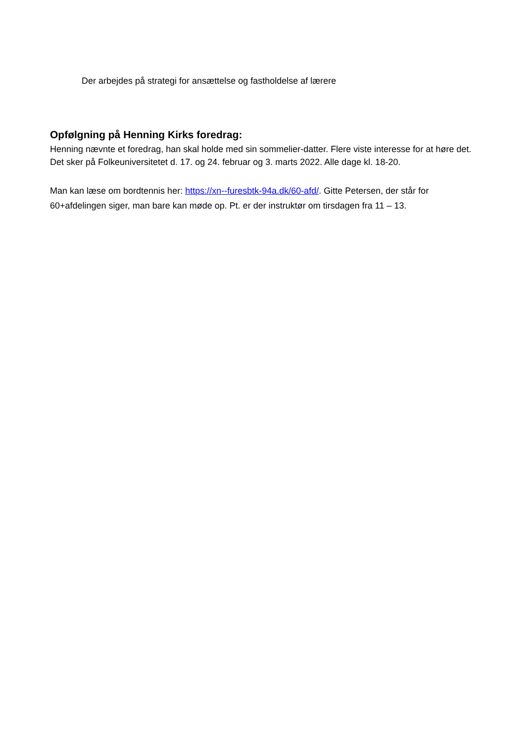Der arbejdes på strategi for ansættelse og fastholdelse af lærere
Opfølgning på Henning Kirks foredrag:
Henning nævnte et foredrag, han skal holde med sin sommelier-datter. Flere viste interesse for at høre det. Det sker på Folkeuniversitetet d. 17. og 24. februar og 3. marts 2022. Alle dage kl. 18-20.
Man kan læse om bordtennis her: https://xn--furesbtk-94a.dk/60-afd/. Gitte Petersen, der står for 60+afdelingen siger, man bare kan møde op. Pt. er der instruktør om tirsdagen fra 11 – 13.